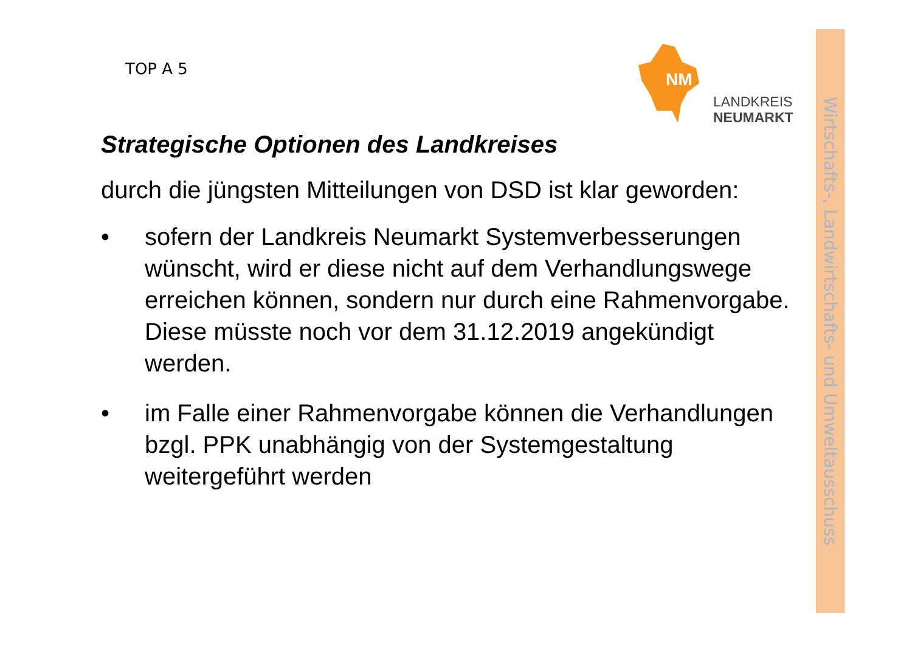TOP A 5
NM
LANDKREIS
NEUMARKT
Wirtschafts-, Landwirtschafts- und Umweltausschuss
Strategische Optionen des Landkreises
durch die jüngsten Mitteilungen von DSD ist klar geworden:
• sofern der Landkreis Neumarkt Systemverbesserungen wünscht, wird er diese nicht auf dem Verhandlungswege erreichen können, sondern nur durch eine Rahmenvorgabe. Diese müsste noch vor dem 31.12.2019 angekündigt werden.
• im Falle einer Rahmenvorgabe können die Verhandlungen bzgl. PPK unabhängig von der Systemgestaltung weitergeführt werden